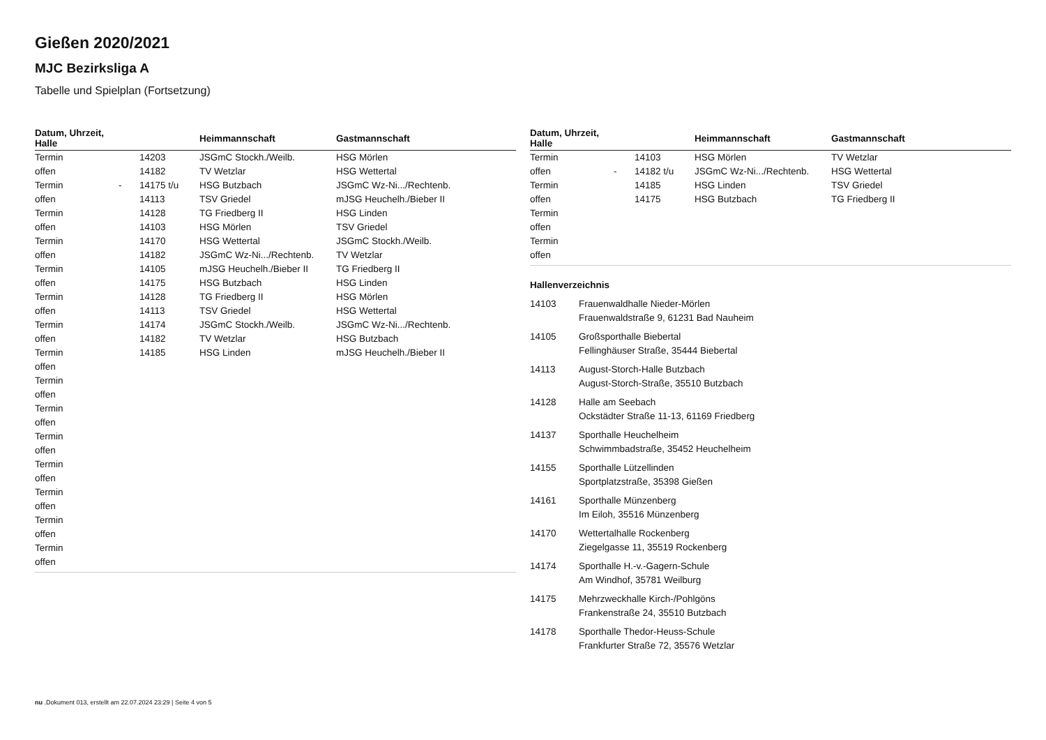Gießen 2020/2021
MJC Bezirksliga A
Tabelle und Spielplan (Fortsetzung)
| Datum, Uhrzeit, Halle | | | Heimmannschaft | Gastmannschaft |
| --- | --- | --- | --- | --- |
| Termin | | 14203 | JSGmC Stockh./Weilb. | HSG Mörlen |
| offen | | 14182 | TV Wetzlar | HSG Wettertal |
| Termin | - | 14175 t/u | HSG Butzbach | JSGmC Wz-Ni.../Rechtenb. |
| offen | | 14113 | TSV Griedel | mJSG Heuchelh./Bieber II |
| Termin | | 14128 | TG Friedberg II | HSG Linden |
| offen | | 14103 | HSG Mörlen | TSV Griedel |
| Termin | | 14170 | HSG Wettertal | JSGmC Stockh./Weilb. |
| offen | | 14182 | JSGmC Wz-Ni.../Rechtenb. | TV Wetzlar |
| Termin | | 14105 | mJSG Heuchelh./Bieber II | TG Friedberg II |
| offen | | 14175 | HSG Butzbach | HSG Linden |
| Termin | | 14128 | TG Friedberg II | HSG Mörlen |
| offen | | 14113 | TSV Griedel | HSG Wettertal |
| Termin | | 14174 | JSGmC Stockh./Weilb. | JSGmC Wz-Ni.../Rechtenb. |
| offen | | 14182 | TV Wetzlar | HSG Butzbach |
| Termin | | 14185 | HSG Linden | mJSG Heuchelh./Bieber II |
| offen | | | | |
| Termin | | | | |
| offen | | | | |
| Termin | | | | |
| offen | | | | |
| Termin | | | | |
| offen | | | | |
| Termin | | | | |
| offen | | | | |
| Termin | | | | |
| offen | | | | |
| Termin | | | | |
| offen | | | | |
| Termin | | | | |
| offen | | | | |
| Datum, Uhrzeit, Halle | | | Heimmannschaft | Gastmannschaft |
| --- | --- | --- | --- | --- |
| Termin | | 14103 | HSG Mörlen | TV Wetzlar |
| offen | - | 14182 t/u | JSGmC Wz-Ni.../Rechtenb. | HSG Wettertal |
| Termin | | 14185 | HSG Linden | TSV Griedel |
| offen | | 14175 | HSG Butzbach | TG Friedberg II |
| Termin | | | | |
| offen | | | | |
| Termin | | | | |
| offen | | | | |
Hallenverzeichnis
14103 Frauenwaldhalle Nieder-Mörlen
Frauenwaldstraße 9, 61231 Bad Nauheim
14105 Großsporthalle Biebertal
Fellinghäuser Straße, 35444 Biebertal
14113 August-Storch-Halle Butzbach
August-Storch-Straße, 35510 Butzbach
14128 Halle am Seebach
Ockstädter Straße 11-13, 61169 Friedberg
14137 Sporthalle Heuchelheim
Schwimmbadstraße, 35452 Heuchelheim
14155 Sporthalle Lützellinden
Sportplatzstraße, 35398 Gießen
14161 Sporthalle Münzenberg
Im Eiloh, 35516 Münzenberg
14170 Wettertalhalle Rockenberg
Ziegelgasse 11, 35519 Rockenberg
14174 Sporthalle H.-v.-Gagern-Schule
Am Windhof, 35781 Weilburg
14175 Mehrzweckhalle Kirch-/Pohlgöns
Frankenstraße 24, 35510 Butzbach
14178 Sporthalle Thedor-Heuss-Schule
Frankfurter Straße 72, 35576 Wetzlar
nu .Dokument 013, erstellt am 22.07.2024 23:29 | Seite 4 von 5